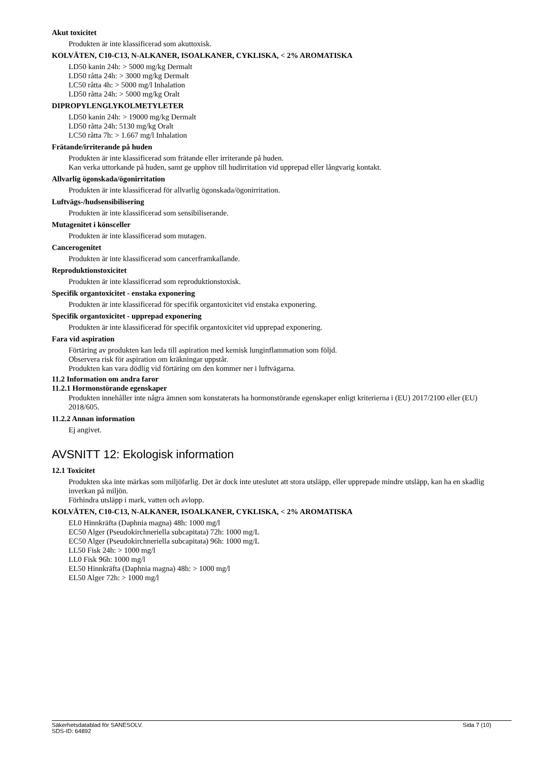Akut toxicitet
Produkten är inte klassificerad som akuttoxisk.
KOLVÄTEN, C10-C13, N-ALKANER, ISOALKANER, CYKLISKA, < 2% AROMATISKA
LD50 kanin 24h: > 5000 mg/kg Dermalt
LD50 råtta 24h: > 3000 mg/kg Dermalt
LC50 råtta 4h: > 5000 mg/l Inhalation
LD50 råtta 24h: > 5000 mg/kg Oralt
DIPROPYLENGLYKOLMETYLETER
LD50 kanin 24h: > 19000 mg/kg Dermalt
LD50 råtta 24h: 5130 mg/kg Oralt
LC50 råtta 7h: > 1.667 mg/l Inhalation
Frätande/irriterande på huden
Produkten är inte klassificerad som frätande eller irriterande på huden.
Kan verka uttorkande på huden, samt ge upphov till hudirritation vid upprepad eller långvarig kontakt.
Allvarlig ögonskada/ögonirritation
Produkten är inte klassificerad för allvarlig ögonskada/ögonirritation.
Luftvägs-/hudsensibilisering
Produkten är inte klassificerad som sensibiliserande.
Mutagenitet i könsceller
Produkten är inte klassificerad som mutagen.
Cancerogenitet
Produkten är inte klassificerad som cancerframkallande.
Reproduktionstoxicitet
Produkten är inte klassificerad som reproduktionstoxisk.
Specifik organtoxicitet - enstaka exponering
Produkten är inte klassificerad för specifik organtoxicitet vid enstaka exponering.
Specifik organtoxicitet - upprepad exponering
Produkten är inte klassificerad för specifik organtoxicitet vid upprepad exponering.
Fara vid aspiration
Förtäring av produkten kan leda till aspiration med kemisk lunginflammation som följd.
Observera risk för aspiration om kräkningar uppstår.
Produkten kan vara dödlig vid förtäring om den kommer ner i luftvägarna.
11.2 Information om andra faror
11.2.1 Hormonstörande egenskaper
Produkten innehåller inte några ämnen som konstaterats ha hormonstörande egenskaper enligt kriterierna i (EU) 2017/2100 eller (EU) 2018/605.
11.2.2 Annan information
Ej angivet.
AVSNITT 12: Ekologisk information
12.1 Toxicitet
Produkten ska inte märkas som miljöfarlig. Det är dock inte uteslutet att stora utsläpp, eller upprepade mindre utsläpp, kan ha en skadlig inverkan på miljön.
Förhindra utsläpp i mark, vatten och avlopp.
KOLVÄTEN, C10-C13, N-ALKANER, ISOALKANER, CYKLISKA, < 2% AROMATISKA
EL0 Hinnkräfta (Daphnia magna) 48h: 1000 mg/l
EC50 Alger (Pseudokirchneriella subcapitata) 72h: 1000 mg/L
EC50 Alger (Pseudokirchneriella subcapitata) 96h: 1000 mg/L
LL50 Fisk 24h: > 1000 mg/l
LL0 Fisk 96h: 1000 mg/l
EL50 Hinnkräfta (Daphnia magna) 48h: > 1000 mg/l
EL50 Alger 72h: > 1000 mg/l
Säkerhetsdatablad för SANESOLV. Sida 7 (10)
SDS-ID: 64892